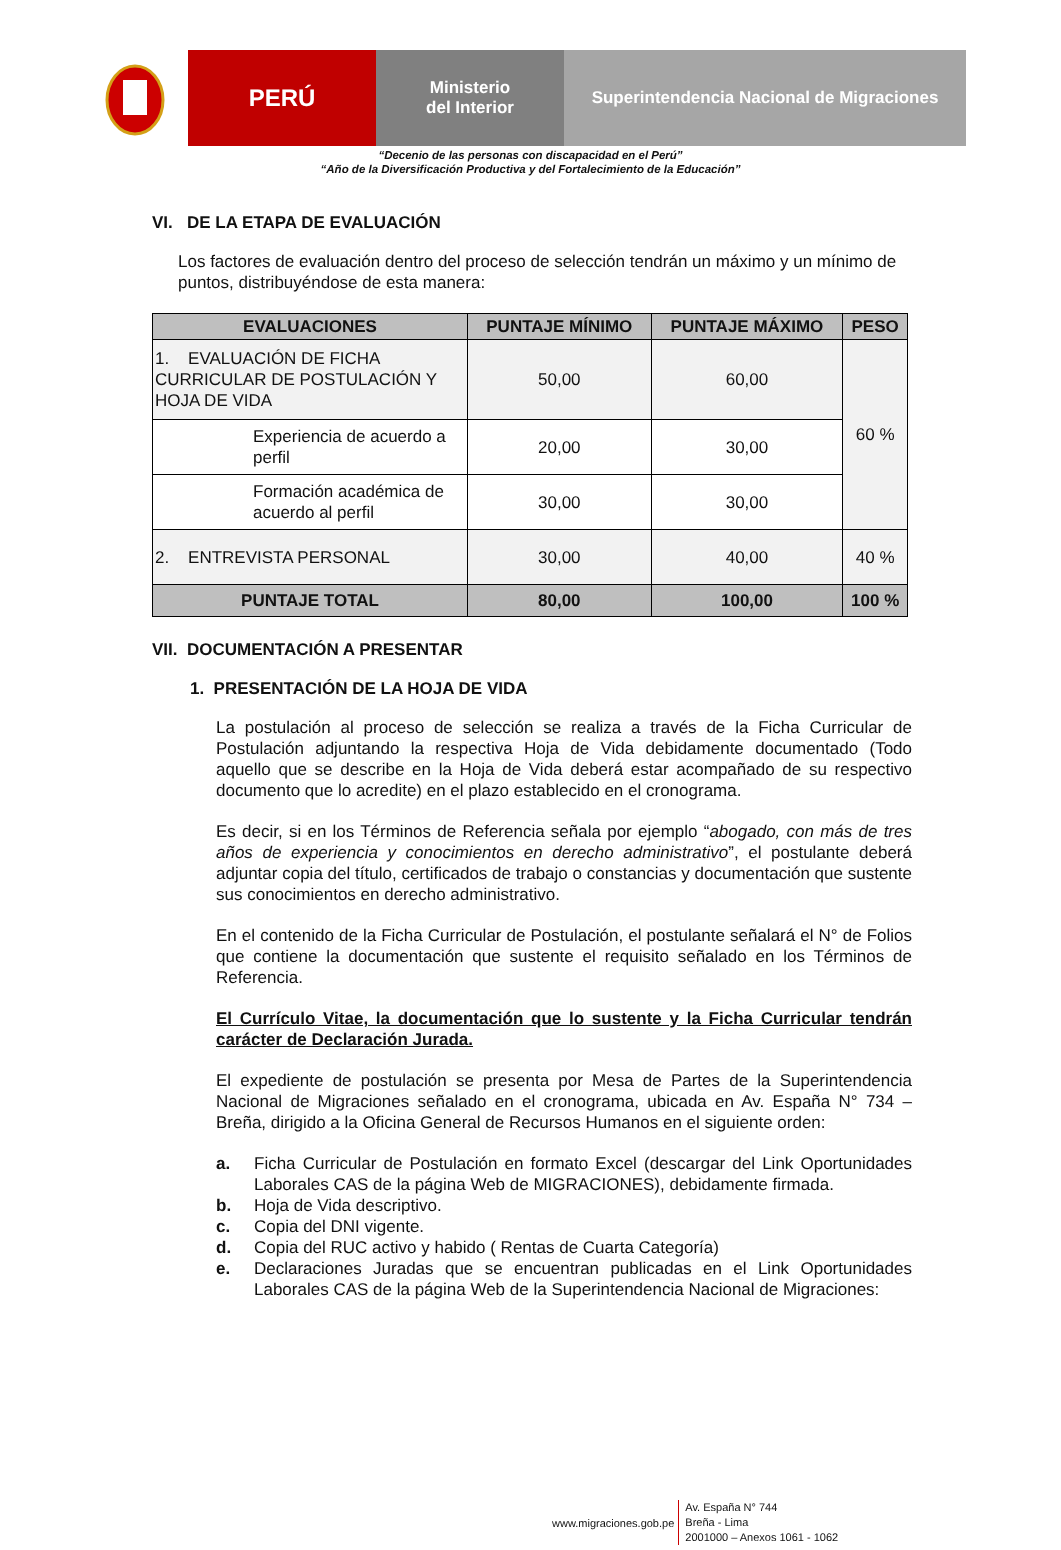PERÚ
Ministerio
del Interior
Superintendencia Nacional de Migraciones
“Decenio de las personas con discapacidad en el Perú”
“Año de la Diversificación Productiva y del Fortalecimiento de la Educación”
VI. DE LA ETAPA DE EVALUACIÓN
Los factores de evaluación dentro del proceso de selección tendrán un máximo y un mínimo de puntos, distribuyéndose de esta manera:
| EVALUACIONES | PUNTAJE MÍNIMO | PUNTAJE MÁXIMO | PESO |
| --- | --- | --- | --- |
| 1. EVALUACIÓN DE FICHA CURRICULAR DE POSTULACIÓN Y HOJA DE VIDA | 50,00 | 60,00 | 60 % |
| Experiencia de acuerdo a perfil | 20,00 | 30,00 | |
| Formación académica de acuerdo al perfil | 30,00 | 30,00 | |
| 2. ENTREVISTA PERSONAL | 30,00 | 40,00 | 40 % |
| PUNTAJE TOTAL | 80,00 | 100,00 | 100 % |
VII. DOCUMENTACIÓN A PRESENTAR
1. PRESENTACIÓN DE LA HOJA DE VIDA
La postulación al proceso de selección se realiza a través de la Ficha Curricular de Postulación adjuntando la respectiva Hoja de Vida debidamente documentado (Todo aquello que se describe en la Hoja de Vida deberá estar acompañado de su respectivo documento que lo acredite) en el plazo establecido en el cronograma.
Es decir, si en los Términos de Referencia señala por ejemplo “abogado, con más de tres años de experiencia y conocimientos en derecho administrativo”, el postulante deberá adjuntar copia del título, certificados de trabajo o constancias y documentación que sustente sus conocimientos en derecho administrativo.
En el contenido de la Ficha Curricular de Postulación, el postulante señalará el N° de Folios que contiene la documentación que sustente el requisito señalado en los Términos de Referencia.
El Currículo Vitae, la documentación que lo sustente y la Ficha Curricular tendrán carácter de Declaración Jurada.
El expediente de postulación se presenta por Mesa de Partes de la Superintendencia Nacional de Migraciones señalado en el cronograma, ubicada en Av. España N° 734 – Breña, dirigido a la Oficina General de Recursos Humanos en el siguiente orden:
a. Ficha Curricular de Postulación en formato Excel (descargar del Link Oportunidades Laborales CAS de la página Web de MIGRACIONES), debidamente firmada.
b. Hoja de Vida descriptivo.
c. Copia del DNI vigente.
d. Copia del RUC activo y habido ( Rentas de Cuarta Categoría)
e. Declaraciones Juradas que se encuentran publicadas en el Link Oportunidades Laborales CAS de la página Web de la Superintendencia Nacional de Migraciones:
www.migraciones.gob.pe
Av. España N° 744
Breña - Lima
2001000 – Anexos 1061 - 1062